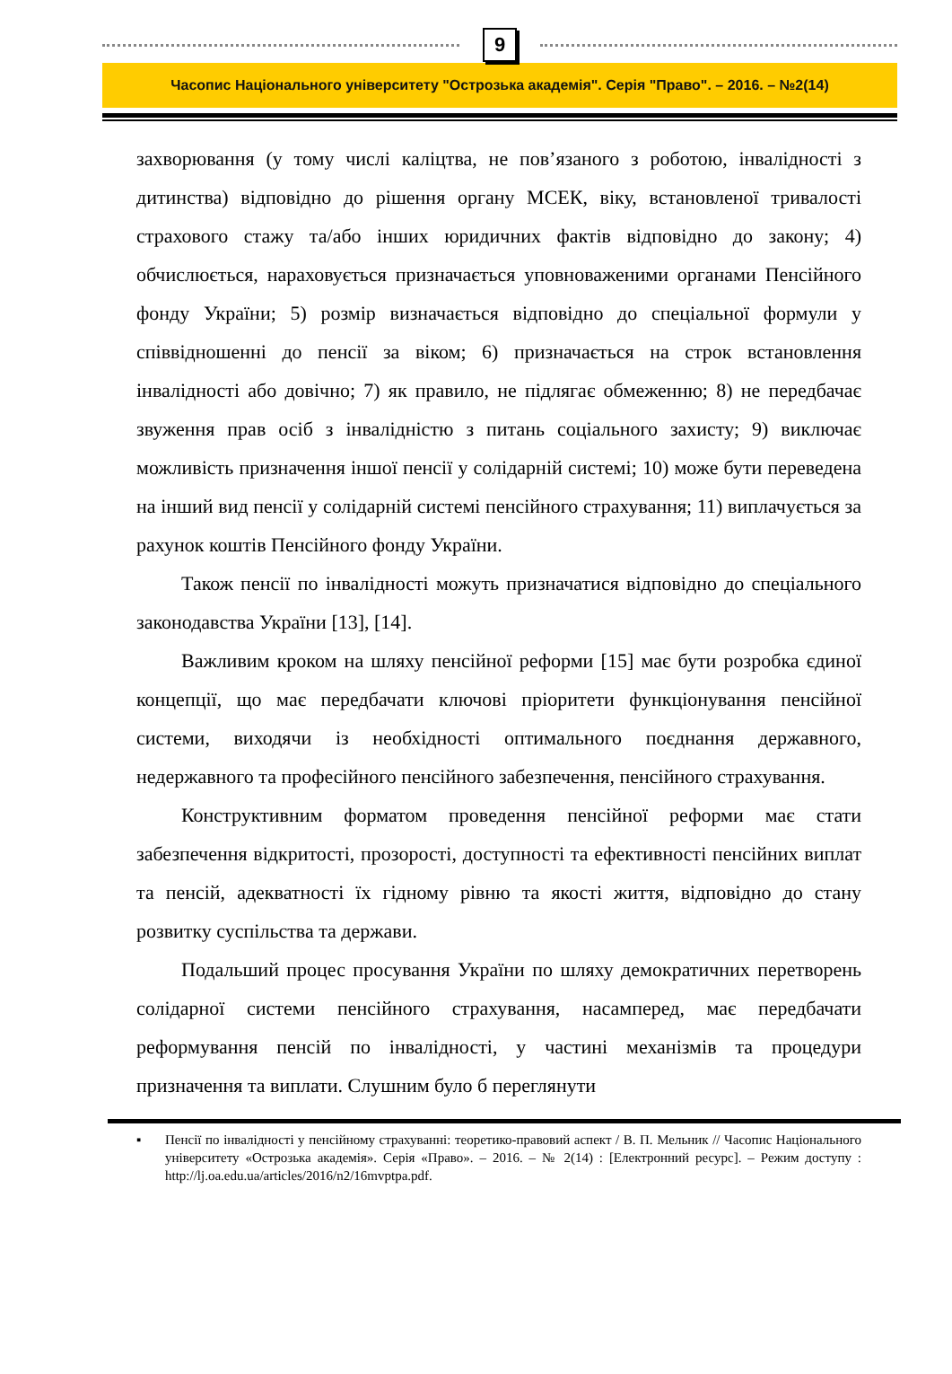9
Часопис Національного університету "Острозька академія". Серія "Право". – 2016. – №2(14)
захворювання (у тому числі каліцтва, не пов’язаного з роботою, інвалідності з дитинства) відповідно до рішення органу МСЕК, віку, встановленої тривалості страхового стажу та/або інших юридичних фактів відповідно до закону; 4) обчислюється, нараховується призначається уповноваженими органами Пенсійного фонду України; 5) розмір визначається відповідно до спеціальної формули у співвідношенні до пенсії за віком; 6) призначається на строк встановлення інвалідності або довічно; 7) як правило, не підлягає обмеженню; 8) не передбачає звуження прав осіб з інвалідністю з питань соціального захисту; 9) виключає можливість призначення іншої пенсії у солідарній системі; 10) може бути переведена на інший вид пенсії у солідарній системі пенсійного страхування; 11) виплачується за рахунок коштів Пенсійного фонду України.
Також пенсії по інвалідності можуть призначатися відповідно до спеціального законодавства України [13], [14].
Важливим кроком на шляху пенсійної реформи [15] має бути розробка єдиної концепції, що має передбачати ключові пріоритети функціонування пенсійної системи, виходячи із необхідності оптимального поєднання державного, недержавного та професійного пенсійного забезпечення, пенсійного страхування.
Конструктивним форматом проведення пенсійної реформи має стати забезпечення відкритості, прозорості, доступності та ефективності пенсійних виплат та пенсій, адекватності їх гідному рівню та якості життя, відповідно до стану розвитку суспільства та держави.
Подальший процес просування України по шляху демократичних перетворень солідарної системи пенсійного страхування, насамперед, має передбачати реформування пенсій по інвалідності, у частині механізмів та процедури призначення та виплати. Слушним було б переглянути
▪ Пенсії по інвалідності у пенсійному страхуванні: теоретико-правовий аспект / В. П. Мельник // Часопис Національного університету «Острозька академія». Серія «Право». – 2016. – № 2(14) : [Електронний ресурс]. – Режим доступу : http://lj.oa.edu.ua/articles/2016/n2/16mvptpa.pdf.